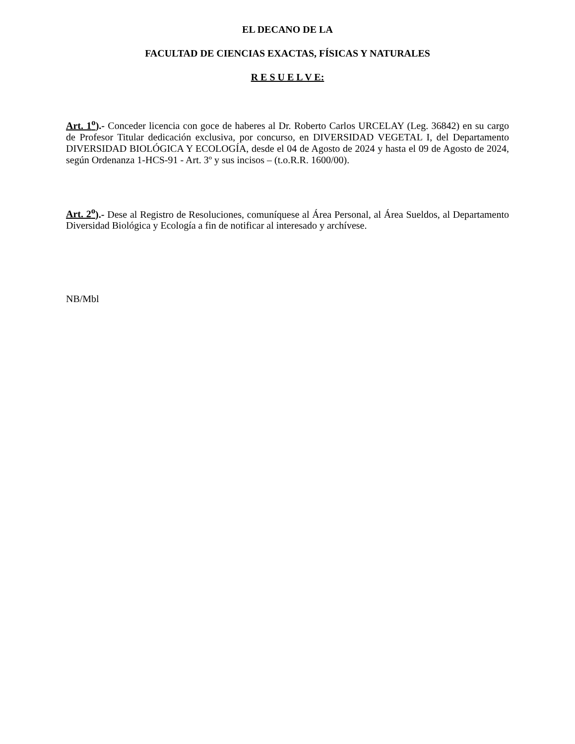EL DECANO DE LA
FACULTAD DE CIENCIAS EXACTAS, FÍSICAS Y NATURALES
R E S U E L V E:
Art. 1<sup>o</sup>).- Conceder licencia con goce de haberes al Dr. Roberto Carlos URCELAY (Leg. 36842) en su cargo de Profesor Titular dedicación exclusiva, por concurso, en DIVERSIDAD VEGETAL I, del Departamento DIVERSIDAD BIOLÓGICA Y ECOLOGÍA, desde el 04 de Agosto de 2024 y hasta el 09 de Agosto de 2024, según Ordenanza 1-HCS-91 - Art. 3º y sus incisos – (t.o.R.R. 1600/00).
Art. 2<sup>o</sup>).- Dese al Registro de Resoluciones, comuníquese al Área Personal, al Área Sueldos, al Departamento Diversidad Biológica y Ecología a fin de notificar al interesado y archívese.
NB/Mbl